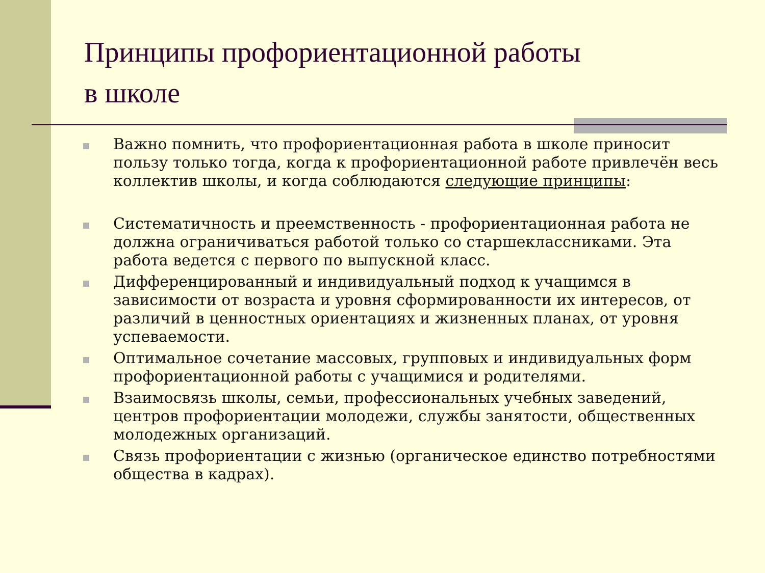Принципы профориентационной работы
в школе
Важно помнить, что профориентационная работа в школе приносит пользу только тогда, когда к профориентационной работе привлечён весь коллектив школы, и когда соблюдаются следующие принципы:
Систематичность и преемственность - профориентационная работа не должна ограничиваться работой только со старшеклассниками. Эта работа ведется с первого по выпускной класс.
Дифференцированный и индивидуальный подход к учащимся в зависимости от возраста и уровня сформированности их интересов, от различий в ценностных ориентациях и жизненных планах, от уровня успеваемости.
Оптимальное сочетание массовых, групповых и индивидуальных форм профориентационной работы с учащимися и родителями.
Взаимосвязь школы, семьи, профессиональных учебных заведений, центров профориентации молодежи, службы занятости, общественных молодежных организаций.
Связь профориентации с жизнью (органическое единство потребностями общества в кадрах).